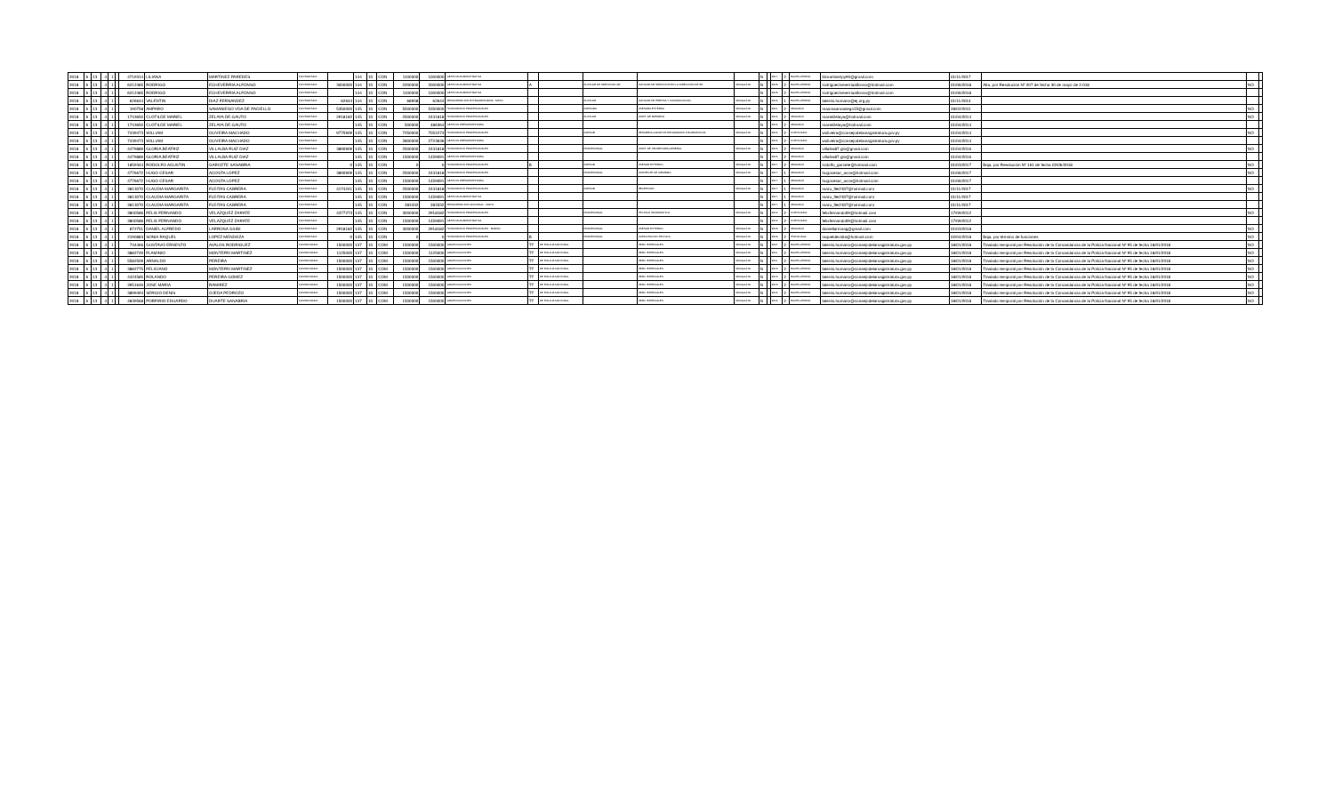| 2018 | 6 | 13 | 4 | 1 | | 4719314 | LILIANA | MARTINEZ PAREDES | CONTRATADO | | 144 | 10 | CON | 1100000 | 1000000 | GESTION ADMINISTRATIVA | | | | | | N | | 2017 | 2 | BACHILLERATO | lilimartinezpy90@gmail.com | 01/11/2017 | | | |
| 2018 | 6 | 13 | 4 | 1 | | 6212485 | RODRIGO | ECHEVERRIA ALFONSO | CONTRATADO | 3000000 | 144 | 10 | CON | 2200000 | 2000000 | GESTION ADMINISTRATIVA | A | | AUXILIAR DE SERVICIOS GE | AUXILIAR DE SERVICIOS EN LA DIRECCIÓN DE SE | 08:00a14:00 | N | | 2018 | 2 | BACHILLERATO | rodrigoecheverriaalfonso@hotmail.com | 01/06/2018 | Alta, por Resolución Nº 207 de fecha 30 de mayo de 2.018 | NO | |
| 2018 | 6 | 13 | 4 | 1 | | 6212485 | RODRIGO | ECHEVERRIA ALFONSO | CONTRATADO | | 144 | 10 | CON | 1100000 | 1000000 | GESTION ADMINISTRATIVA | | | | | | N | | 2018 | 2 | BACHILLERATO | rodrigoecheverriaalfonso@hotmail.com | 01/06/2018 | | | |
| 2018 | 6 | 13 | 4 | 1 | | 626644 | VALENTIN | DIAZ FERNANDEZ | CONTRATADO | 62644 | 144 | 10 | CON | 68908 | 62644 | REMUNERACIÓN EXTRAORDINARIA - MAYO | | | AUXILIAR | AUXILIAR DE PRENSA Y COMUNICACIÓN | 08:00a14:00 | N | | 2014 | 1 | BACHILLERATO | talento.humano@ej.org.py | 01/11/2014 | | | |
| 2018 | 6 | 13 | 4 | 1 | | 190758 | AMPARO | SAMANIEGO VDA DE PACIELLO | CONTRATADO | 5350000 | 145 | 10 | CON | 5500000 | 5350000 | HONORARIOS PROFESIONALES | | | ASESORA | ASESORA EXTERNA | 08:00a14:00 | N | | 2011 | 2 | ABOGADA | maurasamaniego15@gmail.com | 28/02/2011 | | NO | |
| 2018 | 6 | 13 | 4 | 1 | | 1743650 | CLOTILDE MARIEL | ZELAYA DE GAUTO | CONTRATADO | 2918182 | 145 | 10 | CON | 2500000 | 2431818 | HONORARIOS PROFESIONALES | | | AUXILIAR | ASIST. DE MIEMBRO | 08:00a14:00 | N | | 2014 | 2 | ABOGADA | marielzelaya@hotmail.com | 01/04/2014 | | NO | |
| 2018 | 6 | 13 | 4 | 1 | | 1743650 | CLOTILDE MARIEL | ZELAYA DE GAUTO | CONTRATADO | | 145 | 10 | CON | 500000 | 486364 | GESTION PRESUPUESTARIA | | | | | | N | | 2014 | 2 | ABOGADA | marielzelaya@hotmail.com | 01/04/2014 | | | |
| 2018 | 6 | 13 | 4 | 1 | | 7439473 | WILLIAM | OLIVEIRA MACHADO | CONTRATADO | 9775909 | 145 | 10 | CON | 7250000 | 7052273 | HONORARIOS PROFESIONALES | | | ASESOR | DESARROLLADOR DE PROGRAMAS INFORMATICOS | 08:00a14:00 | N | | 2014 | 2 | LICENCIADO | woliveira@consejodelamagistratura.gov.py | 01/04/2014 | | NO | |
| 2018 | 6 | 13 | 4 | 1 | | 7439473 | WILLIAM | OLIVEIRA MACHADO | CONTRATADO | | 145 | 10 | CON | 2800000 | 2723636 | GESTION PRESUPUESTARIA | | | | | | N | | 2014 | 2 | LICENCIADO | woliveira@consejodelamagistratura.gov.py | 01/04/2014 | | | |
| 2018 | 6 | 13 | 4 | 1 | | 4479889 | GLORIA BEATRIZ | VILLALBA RUIZ DIAZ | CONTRATADO | 3890909 | 145 | 10 | CON | 2500000 | 2431818 | HONORARIOS PROFESIONALES | | | PROFESIONAL | ASIST. DE SECRETARÍA GENERAL | 08:00a14:00 | N | | 2016 | 2 | ABOGADA | villalba87.glo@gmail.com | 01/04/2016 | | NO | |
| 2018 | 6 | 13 | 4 | 1 | | 4479889 | GLORIA BEATRIZ | VILLALBA RUIZ DIAZ | CONTRATADO | | 145 | 10 | CON | 1500000 | 1459091 | GESTION PRESUPUESTARIA | | | | | | N | | 2016 | 2 | ABOGADA | villalba87.glo@gmail.com | 01/04/2016 | | | |
| 2018 | 6 | 13 | 4 | 1 | | 1859344 | RODOLFO AGUSTIN | GARCETE SANABRIA | CONTRATADO | 0 | 145 | 10 | CON | 0 | 0 | HONORARIOS PROFESIONALES | B | | ASESOR | ASESOR EXTERNO | 08:00a14:00 | N | | 2017 | 2 | ABOGADO | rodolfo_garcete@hotmail.com | 01/03/2017 | Baja, por Resolución Nº 161 de fecha 02/06/2018 | NO | |
| 2018 | 6 | 13 | 4 | 1 | | 4776672 | HUGO CESAR | ACOSTA LOPEZ | CONTRATADO | 3890909 | 145 | 10 | CON | 2500000 | 2431818 | HONORARIOS PROFESIONALES | | | PROFESIONAL | ASISTENTE DE MIEMBRO | 08:00a14:00 | N | | 2017 | 1 | ABOGADO | hugocesar_acos@hotmail.com | 01/06/2017 | | NO | |
| 2018 | 6 | 13 | 4 | 1 | | 4776672 | HUGO CESAR | ACOSTA LOPEZ | CONTRATADO | | 145 | 10 | CON | 1500000 | 1459091 | GESTION PRESUPUESTARIA | | | | | | N | | 2017 | 1 | ABOGADO | hugocesar_acos@hotmail.com | 01/06/2017 | | | |
| 2018 | 6 | 13 | 4 | 1 | | 3813070 | CLAUDIA MARGARITA | FLEITAS CABRERA | CONTRATADO | 4174241 | 145 | 10 | CON | 2500000 | 2431818 | HONORARIOS PROFESIONALES | | | ASESOR | RECEPCIÓN | 08:00a14:00 | N | | 2017 | 1 | ABOGADA | maru_flei2307@hotmail.com | 01/11/2017 | | NO | |
| 2018 | 6 | 13 | 4 | 1 | | 3813070 | CLAUDIA MARGARITA | FLEITAS CABRERA | CONTRATADO | | 145 | 10 | CON | 1500000 | 1459091 | GESTION ADMINISTRATIVA | | | | | | N | | 2017 | 1 | ABOGADA | maru_flei2307@hotmail.com | 01/11/2017 | | | |
| 2018 | 6 | 13 | 4 | 1 | | 3813070 | CLAUDIA MARGARITA | FLEITAS CABRERA | CONTRATADO | | 145 | 10 | CON | 283332 | 283332 | REMUNERACIÓN ADICIONAL - MAYO | | | | | | N | | 2017 | 1 | ABOGADA | maru_flei2307@hotmail.com | 01/11/2017 | | | |
| 2018 | 6 | 13 | 4 | 1 | | 3800586 | FELIX FERNANDO | VELAZQUEZ ZARATE | CONTRATADO | 4377273 | 145 | 10 | CON | 3000000 | 2918182 | HONORARIOS PROFESIONALES | | | PROFESIONAL | TÉCNICO INFORMÁTICO | 08:00a14:00 | N | | 2012 | 2 | LICENCIADO | felixfernando09@hotmail.com | 17/09/2012 | | NO | |
| 2018 | 6 | 13 | 4 | 1 | | 3800586 | FELIX FERNANDO | VELAZQUEZ ZARATE | CONTRATADO | | 145 | 10 | CON | 1500000 | 1459091 | GESTION ADMINISTRATIVA | | | | | | N | | 2012 | 2 | LICENCIADO | felixfernando09@hotmail.com | 17/09/2012 | | | |
| 2018 | 6 | 13 | 4 | 1 | | 872751 | DANIEL ALFREDO | LARROSA GIUBI | CONTRATADO | 2918182 | 145 | 10 | CON | 3000000 | 2918182 | HONORARIOS PROFESIONALES - MARZO | | | PROFESIONAL | ASESOR EXTERNO | 08:00a14:00 | N | | 2018 | 2 | ABOGADO | daniellarrosag@gmail.com | 01/03/2018 | | NO | |
| 2018 | 6 | 13 | 4 | 1 | | 2190883 | SONIA RAQUEL | LOPEZ MENDOZA | CONTRATADO | 0 | 145 | 10 | CON | 0 | 0 | HONORARIOS PROFESIONALES | B | | PROFESIONAL | CAPACITACIÓN TÉCNICA | 08:00a14:00 | N | | 2018 | 2 | PSICÓLOGA | raqueldevolta@hotmail.com | 02/04/2018 | Baja, por término de funciones | NO | |
| 2018 | 6 | 13 | 4 | 1 | | 734466 | GUSTAVO ERNESTO | AVALOS RODRIGUEZ | COMISIONADO | 1500000 | 137 | 10 | COM | 1500000 | 1500000 | GRATIFICACIONES | TT | DE POLICIA NACIONAL | | SERV. ESPECIALES | 08:00a14:00 | N | | 2007 | 2 | BACHILLERATO | talento.humano@consejodelamagistratura.gov.py | 18/01/2018 | Traslado temporal por Resolución de la Comandancia de la Policía Nacional Nº 95 de fecha 18/01/2018 | NO | |
| 2018 | 6 | 13 | 4 | 1 | | 3882749 | FLAMINIO | MONTEFRI MARTINEZ | COMISIONADO | 1125000 | 137 | 10 | COM | 1500000 | 1125000 | GRATIFICACIONES | TT | DE POLICIA NACIONAL | | SERV. ESPECIALES | 08:00a14:00 | N | | 2011 | 2 | BACHILLERATO | talento.humano@consejodelamagistratura.gov.py | 18/01/2018 | Traslado temporal por Resolución de la Comandancia de la Policía Nacional Nº 95 de fecha 18/01/2018 | NO | |
| 2018 | 6 | 13 | 4 | 1 | | 5582509 | ARNALDO | PEREIRA | COMISIONADO | 1500000 | 137 | 10 | COM | 1500000 | 1500000 | GRATIFICACIONES | TT | DE POLICIA NACIONAL | | SERV. ESPECIALES | 08:00a14:00 | N | | 2011 | 2 | BACHILLERATO | talento.humano@consejodelamagistratura.gov.py | 18/01/2018 | Traslado temporal por Resolución de la Comandancia de la Policía Nacional Nº 95 de fecha 18/01/2018 | NO | |
| 2018 | 6 | 13 | 4 | 1 | | 3882775 | FELICIANO | MONTEFRI MARTINEZ | COMISIONADO | 1500000 | 137 | 10 | COM | 1500000 | 1500000 | GRATIFICACIONES | TT | DE POLICIA NACIONAL | | SERV. ESPECIALES | 08:00a14:00 | N | | 2013 | 2 | BACHILLERATO | talento.humano@consejodelamagistratura.gov.py | 18/01/2018 | Traslado temporal por Resolución de la Comandancia de la Policía Nacional Nº 95 de fecha 18/01/2018 | NO | |
| 2018 | 6 | 13 | 4 | 1 | | 4424585 | ROLANDO | PEREIRA GOMEZ | COMISIONADO | 1500000 | 137 | 10 | COM | 1500000 | 1500000 | GRATIFICACIONES | TT | DE POLICIA NACIONAL | | SERV. ESPECIALES | 08:00a14:00 | N | | 2013 | 2 | BACHILLERATO | talento.humano@consejodelamagistratura.gov.py | 18/01/2018 | Traslado temporal por Resolución de la Comandancia de la Policía Nacional Nº 95 de fecha 18/01/2018 | NO | |
| 2018 | 6 | 13 | 4 | 1 | | 3951646 | JOSE MARIA | RAMIREZ | COMISIONADO | 1500000 | 137 | 10 | COM | 1500000 | 1500000 | GRATIFICACIONES | TT | DE POLICIA NACIONAL | | SERV. ESPECIALES | 08:00a14:00 | N | | 2013 | 2 | BACHILLERATO | talento.humano@consejodelamagistratura.gov.py | 18/01/2018 | Traslado temporal por Resolución de la Comandancia de la Policía Nacional Nº 95 de fecha 18/01/2018 | NO | |
| 2018 | 6 | 13 | 4 | 1 | | 3899494 | SERGIO DENIS | OJEDA PEDROZO | COMISIONADO | 1500000 | 137 | 10 | COM | 1500000 | 1500000 | GRATIFICACIONES | TT | DE POLICIA NACIONAL | | SERV. ESPECIALES | 08:00a14:00 | N | | 2014 | 2 | BACHILLERATO | talento.humano@consejodelamagistratura.gov.py | 18/01/2018 | Traslado temporal por Resolución de la Comandancia de la Policía Nacional Nº 95 de fecha 18/01/2018 | NO | |
| 2018 | 6 | 13 | 4 | 1 | | 4839568 | PORFIRIO EDUARDO | DUARTE SANABRIA | COMISIONADO | 1500000 | 137 | 10 | COM | 1500000 | 1500000 | GRATIFICACIONES | TT | DE POLICIA NACIONAL | | SERV. ESPECIALES | 08:00a14:00 | N | | 2014 | 2 | BACHILLERATO | talento.humano@consejodelamagistratura.gov.py | 18/01/2018 | Traslado temporal por Resolución de la Comandancia de la Policía Nacional Nº 95 de fecha 18/01/2018 | NO | |